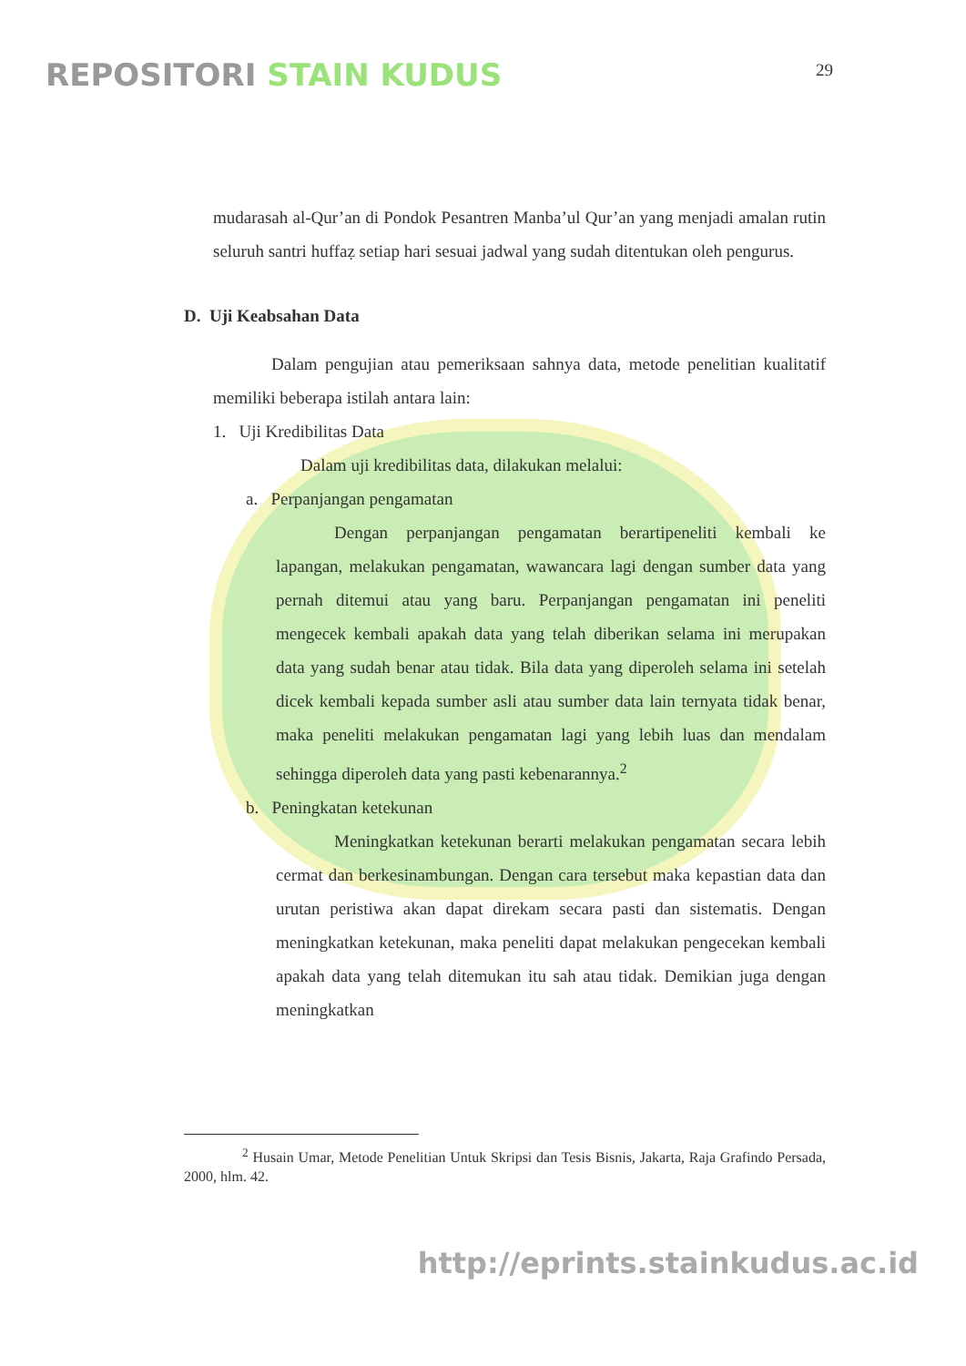REPOSITORI STAIN KUDUS
29
mudarasah al-Qur’an di Pondok Pesantren Manba’ul Qur’an yang menjadi amalan rutin seluruh santri huffaẓ setiap hari sesuai jadwal yang sudah ditentukan oleh pengurus.
D. Uji Keabsahan Data
Dalam pengujian atau pemeriksaan sahnya data, metode penelitian kualitatif memiliki beberapa istilah antara lain:
1. Uji Kredibilitas Data
Dalam uji kredibilitas data, dilakukan melalui:
a. Perpanjangan pengamatan
Dengan perpanjangan pengamatan berartipeneliti kembali ke lapangan, melakukan pengamatan, wawancara lagi dengan sumber data yang pernah ditemui atau yang baru. Perpanjangan pengamatan ini peneliti mengecek kembali apakah data yang telah diberikan selama ini merupakan data yang sudah benar atau tidak. Bila data yang diperoleh selama ini setelah dicek kembali kepada sumber asli atau sumber data lain ternyata tidak benar, maka peneliti melakukan pengamatan lagi yang lebih luas dan mendalam sehingga diperoleh data yang pasti kebenarannya.<sup>2</sup>
b. Peningkatan ketekunan
Meningkatkan ketekunan berarti melakukan pengamatan secara lebih cermat dan berkesinambungan. Dengan cara tersebut maka kepastian data dan urutan peristiwa akan dapat direkam secara pasti dan sistematis. Dengan meningkatkan ketekunan, maka peneliti dapat melakukan pengecekan kembali apakah data yang telah ditemukan itu sah atau tidak. Demikian juga dengan meningkatkan
<sup>2</sup> Husain Umar, Metode Penelitian Untuk Skripsi dan Tesis Bisnis, Jakarta, Raja Grafindo Persada, 2000, hlm. 42.
http://eprints.stainkudus.ac.id